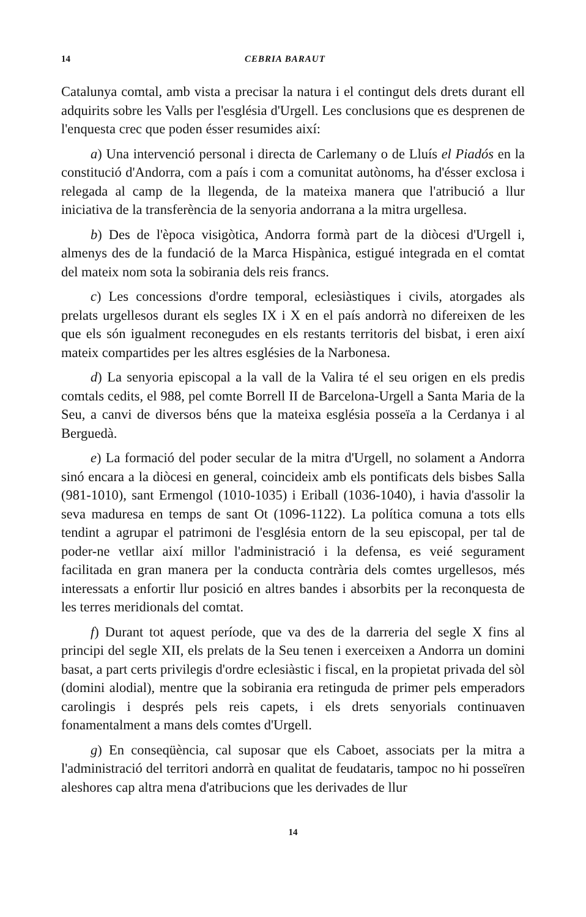14 CEBRIA BARAUT
Catalunya comtal, amb vista a precisar la natura i el contingut dels drets durant ell adquirits sobre les Valls per l'església d'Urgell. Les conclusions que es desprenen de l'enquesta crec que poden ésser resumides així:
a) Una intervenció personal i directa de Carlemany o de Lluís el Piadós en la constitució d'Andorra, com a país i com a comunitat autònoms, ha d'ésser exclosa i relegada al camp de la llegenda, de la mateixa manera que l'atribució a llur iniciativa de la transferència de la senyoria andorrana a la mitra urgellesa.
b) Des de l'època visigòtica, Andorra formà part de la diòcesi d'Urgell i, almenys des de la fundació de la Marca Hispànica, estigué integrada en el comtat del mateix nom sota la sobirania dels reis francs.
c) Les concessions d'ordre temporal, eclesiàstiques i civils, atorgades als prelats urgellesos durant els segles IX i X en el país andorrà no difereixen de les que els són igualment reconegudes en els restants territoris del bisbat, i eren així mateix compartides per les altres esglésies de la Narbonesa.
d) La senyoria episcopal a la vall de la Valira té el seu origen en els predis comtals cedits, el 988, pel comte Borrell II de Barcelona-Urgell a Santa Maria de la Seu, a canvi de diversos béns que la mateixa església posseïa a la Cerdanya i al Berguedà.
e) La formació del poder secular de la mitra d'Urgell, no solament a Andorra sinó encara a la diòcesi en general, coincideix amb els pontificats dels bisbes Salla (981-1010), sant Ermengol (1010-1035) i Eriball (1036-1040), i havia d'assolir la seva maduresa en temps de sant Ot (1096-1122). La política comuna a tots ells tendint a agrupar el patrimoni de l'església entorn de la seu episcopal, per tal de poder-ne vetllar així millor l'administració i la defensa, es veié segurament facilitada en gran manera per la conducta contrària dels comtes urgellesos, més interessats a enfortir llur posició en altres bandes i absorbits per la reconquesta de les terres meridionals del comtat.
f) Durant tot aquest període, que va des de la darreria del segle X fins al principi del segle XII, els prelats de la Seu tenen i exerceixen a Andorra un domini basat, a part certs privilegis d'ordre eclesiàstic i fiscal, en la propietat privada del sòl (domini alodial), mentre que la sobirania era retinguda de primer pels emperadors carolingis i després pels reis capets, i els drets senyorials continuaven fonamentalment a mans dels comtes d'Urgell.
g) En conseqüència, cal suposar que els Caboet, associats per la mitra a l'administració del territori andorrà en qualitat de feudataris, tampoc no hi posseïren aleshores cap altra mena d'atribucions que les derivades de llur
14